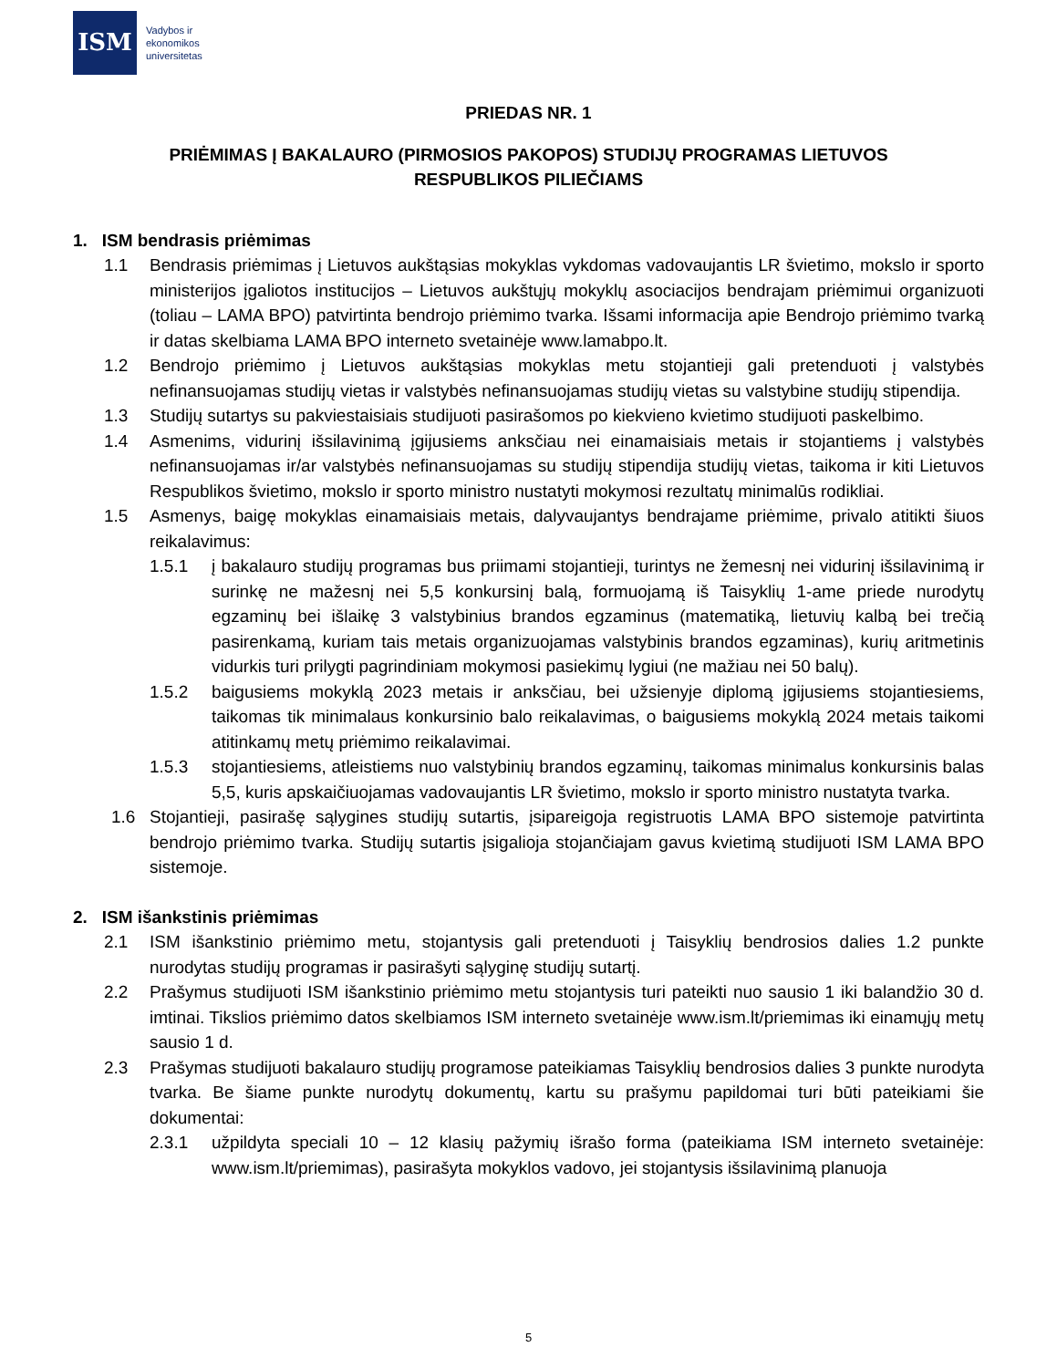ISM
Vadybos ir
ekonomikos
universitetas
PRIEDAS NR. 1
PRIĖMIMAS Į BAKALAURO (PIRMOSIOS PAKOPOS) STUDIJŲ PROGRAMAS LIETUVOS
RESPUBLIKOS PILIEČIAMS
1. ISM bendrasis priėmimas
1.1 Bendrasis priėmimas į Lietuvos aukštąsias mokyklas vykdomas vadovaujantis LR švietimo, mokslo ir sporto ministerijos įgaliotos institucijos – Lietuvos aukštųjų mokyklų asociacijos bendrajam priėmimui organizuoti (toliau – LAMA BPO) patvirtinta bendrojo priėmimo tvarka. Išsami informacija apie Bendrojo priėmimo tvarką ir datas skelbiama LAMA BPO interneto svetainėje www.lamabpo.lt.
1.2 Bendrojo priėmimo į Lietuvos aukštąsias mokyklas metu stojantieji gali pretenduoti į valstybės nefinansuojamas studijų vietas ir valstybės nefinansuojamas studijų vietas su valstybine studijų stipendija.
1.3 Studijų sutartys su pakviestaisiais studijuoti pasirašomos po kiekvieno kvietimo studijuoti paskelbimo.
1.4 Asmenims, vidurinį išsilavinimą įgijusiems anksčiau nei einamaisiais metais ir stojantiems į valstybės nefinansuojamas ir/ar valstybės nefinansuojamas su studijų stipendija studijų vietas, taikoma ir kiti Lietuvos Respublikos švietimo, mokslo ir sporto ministro nustatyti mokymosi rezultatų minimalūs rodikliai.
1.5 Asmenys, baigę mokyklas einamaisiais metais, dalyvaujantys bendrajame priėmime, privalo atitikti šiuos reikalavimus:
1.5.1 į bakalauro studijų programas bus priimami stojantieji, turintys ne žemesnį nei vidurinį išsilavinimą ir surinkę ne mažesnį nei 5,5 konkursinį balą, formuojamą iš Taisyklių 1-ame priede nurodytų egzaminų bei išlaikę 3 valstybinius brandos egzaminus (matematiką, lietuvių kalbą bei trečią pasirenkamą, kuriam tais metais organizuojamas valstybinis brandos egzaminas), kurių aritmetinis vidurkis turi prilygti pagrindiniam mokymosi pasiekimų lygiui (ne mažiau nei 50 balų).
1.5.2 baigusiems mokyklą 2023 metais ir anksčiau, bei užsienyje diplomą įgijusiems stojantiesiems, taikomas tik minimalaus konkursinio balo reikalavimas, o baigusiems mokyklą 2024 metais taikomi atitinkamų metų priėmimo reikalavimai.
1.5.3 stojantiesiems, atleistiems nuo valstybinių brandos egzaminų, taikomas minimalus konkursinis balas 5,5, kuris apskaičiuojamas vadovaujantis LR švietimo, mokslo ir sporto ministro nustatyta tvarka.
1.6 Stojantieji, pasirašę sąlygines studijų sutartis, įsipareigoja registruotis LAMA BPO sistemoje patvirtinta bendrojo priėmimo tvarka. Studijų sutartis įsigalioja stojančiajam gavus kvietimą studijuoti ISM LAMA BPO sistemoje.
2. ISM išankstinis priėmimas
2.1 ISM išankstinio priėmimo metu, stojantysis gali pretenduoti į Taisyklių bendrosios dalies 1.2 punkte nurodytas studijų programas ir pasirašyti sąlyginę studijų sutartį.
2.2 Prašymus studijuoti ISM išankstinio priėmimo metu stojantysis turi pateikti nuo sausio 1 iki balandžio 30 d. imtinai. Tikslios priėmimo datos skelbiamos ISM interneto svetainėje www.ism.lt/priemimas iki einamųjų metų sausio 1 d.
2.3 Prašymas studijuoti bakalauro studijų programose pateikiamas Taisyklių bendrosios dalies 3 punkte nurodyta tvarka. Be šiame punkte nurodytų dokumentų, kartu su prašymu papildomai turi būti pateikiami šie dokumentai:
2.3.1 užpildyta speciali 10 – 12 klasių pažymių išrašo forma (pateikiama ISM interneto svetainėje: www.ism.lt/priemimas), pasirašyta mokyklos vadovo, jei stojantysis išsilavinimą planuoja
5